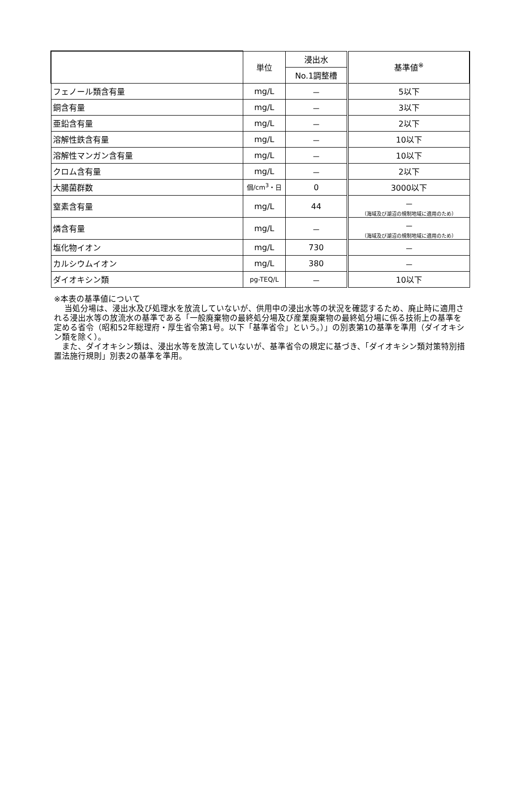| | 単位 | 浸出水 | 基準値<sup>※</sup> |
| --- | --- | --- | --- |
| | | No.1調整槽 | |
| フェノール類含有量 | mg/L | － | 5以下 |
| 銅含有量 | mg/L | － | 3以下 |
| 亜鉛含有量 | mg/L | － | 2以下 |
| 溶解性鉄含有量 | mg/L | － | 10以下 |
| 溶解性マンガン含有量 | mg/L | － | 10以下 |
| クロム含有量 | mg/L | － | 2以下 |
| 大腸菌群数 | 個/cm<sup>3</sup>・日 | 0 | 3000以下 |
| 窒素含有量 | mg/L | 44 | － （海域及び湖沼の規制地域に適用のため） |
| 燐含有量 | mg/L | － | － （海域及び湖沼の規制地域に適用のため） |
| 塩化物イオン | mg/L | 730 | － |
| カルシウムイオン | mg/L | 380 | － |
| ダイオキシン類 | pg-TEQ/L | － | 10以下 |
※本表の基準値について
　 当処分場は、浸出水及び処理水を放流していないが、供用中の浸出水等の状況を確認するため、廃止時に適用される浸出水等の放流水の基準である「一般廃棄物の最終処分場及び産業廃棄物の最終処分場に係る技術上の基準を定める省令（昭和52年総理府・厚生省令第1号。以下「基準省令」という。）」の別表第1の基準を準用（ダイオキシン類を除く）。
　また、ダイオキシン類は、浸出水等を放流していないが、基準省令の規定に基づき、「ダイオキシン類対策特別措置法施行規則」別表2の基準を準用。